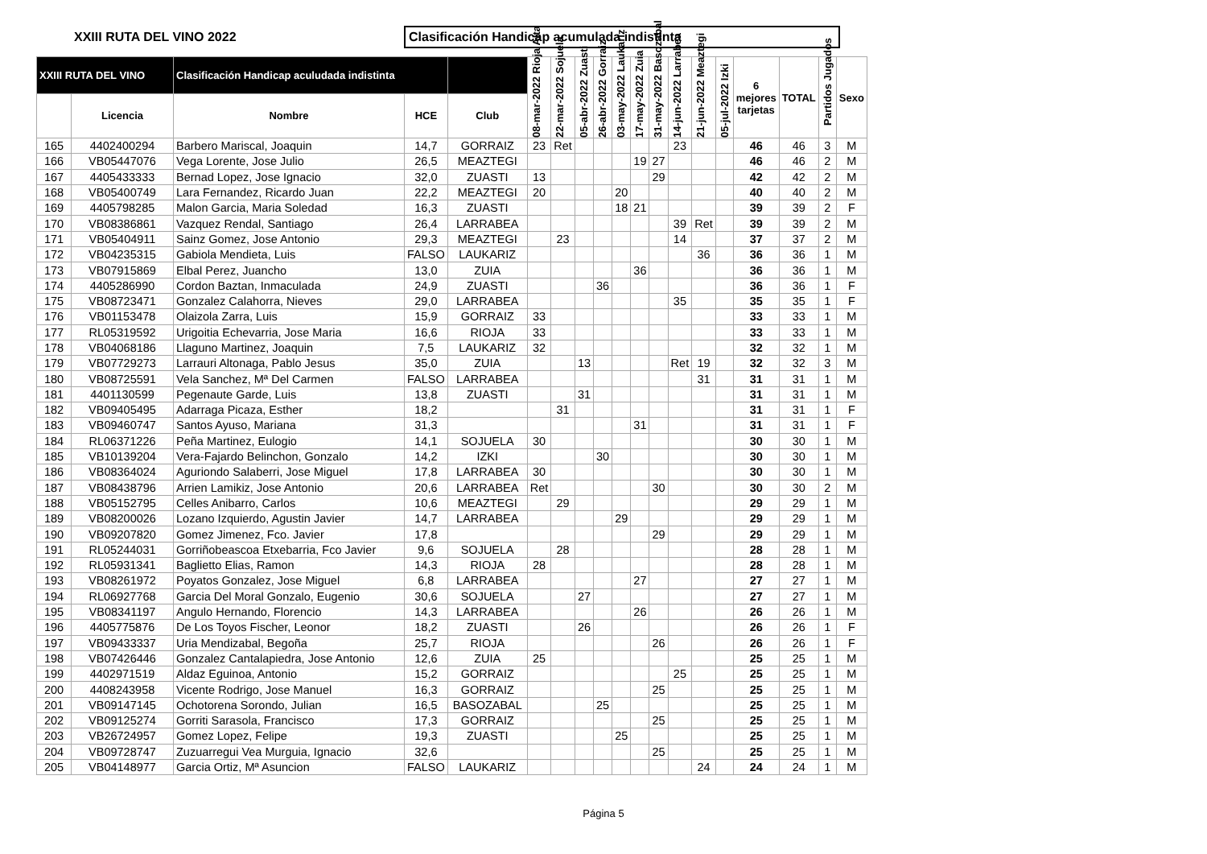XXIII RUTA DEL VINO 2022
Clasificación Handicap acumulada indistinta
| XXIII RUTA DEL VINO | | Clasificación Handicap aculudada indistinta | | | 08-mar-2022 Rioja Alta | 22-mar-2022 Sojuela | 05-abr-2022 Zuasti | 26-abr-2022 Gorraiz | 03-may-2022 Laukariz | 17-may-2022 Zuia | 31-may-2022 Basozabal | 14-jun-2022 Larrabea | 21-jun-2022 Meaztegi | 05-jul-2022 Izki | 6 mejores tarjetas | TOTAL | Partidos Jugados | Sexo |
| --- | --- | --- | --- | --- | --- | --- | --- | --- | --- | --- | --- | --- | --- | --- | --- | --- | --- | --- |
| | Licencia | Nombre | HCE | Club | | | | | | | | | | | | | | |
| 165 | 4402400294 | Barbero Mariscal, Joaquin | 14,7 | GORRAIZ | 23 | Ret | | | | | | 23 | | | 46 | 46 | 3 | M |
| 166 | VB05447076 | Vega Lorente, Jose Julio | 26,5 | MEAZTEGI | | | | | | 19 | 27 | | | | 46 | 46 | 2 | M |
| 167 | 4405433333 | Bernad Lopez, Jose Ignacio | 32,0 | ZUASTI | 13 | | | | | | 29 | | | | 42 | 42 | 2 | M |
| 168 | VB05400749 | Lara Fernandez, Ricardo Juan | 22,2 | MEAZTEGI | 20 | | | | 20 | | | | | | 40 | 40 | 2 | M |
| 169 | 4405798285 | Malon Garcia, Maria Soledad | 16,3 | ZUASTI | | | | | 18 | 21 | | | | | 39 | 39 | 2 | F |
| 170 | VB08386861 | Vazquez Rendal, Santiago | 26,4 | LARRABEA | | | | | | | | 39 | Ret | | 39 | 39 | 2 | M |
| 171 | VB05404911 | Sainz Gomez, Jose Antonio | 29,3 | MEAZTEGI | | 23 | | | | | | 14 | | | 37 | 37 | 2 | M |
| 172 | VB04235315 | Gabiola Mendieta, Luis | FALSO | LAUKARIZ | | | | | | | | | 36 | | 36 | 36 | 1 | M |
| 173 | VB07915869 | Elbal Perez, Juancho | 13,0 | ZUIA | | | | | | 36 | | | | | 36 | 36 | 1 | M |
| 174 | 4405286990 | Cordon Baztan, Inmaculada | 24,9 | ZUASTI | | | | 36 | | | | | | | 36 | 36 | 1 | F |
| 175 | VB08723471 | Gonzalez Calahorra, Nieves | 29,0 | LARRABEA | | | | | | | | 35 | | | 35 | 35 | 1 | F |
| 176 | VB01153478 | Olaizola Zarra, Luis | 15,9 | GORRAIZ | 33 | | | | | | | | | | 33 | 33 | 1 | M |
| 177 | RL05319592 | Urigoitia Echevarria, Jose Maria | 16,6 | RIOJA | 33 | | | | | | | | | | 33 | 33 | 1 | M |
| 178 | VB04068186 | Llaguno Martinez, Joaquin | 7,5 | LAUKARIZ | 32 | | | | | | | | | | 32 | 32 | 1 | M |
| 179 | VB07729273 | Larrauri Altonaga, Pablo Jesus | 35,0 | ZUIA | | | 13 | | | | | Ret | 19 | | 32 | 32 | 3 | M |
| 180 | VB08725591 | Vela Sanchez, Mª Del Carmen | FALSO | LARRABEA | | | | | | | | | 31 | | 31 | 31 | 1 | M |
| 181 | 4401130599 | Pegenaute Garde, Luis | 13,8 | ZUASTI | | | 31 | | | | | | | | 31 | 31 | 1 | M |
| 182 | VB09405495 | Adarraga Picaza, Esther | 18,2 | | | 31 | | | | | | | | | 31 | 31 | 1 | F |
| 183 | VB09460747 | Santos Ayuso, Mariana | 31,3 | | | | | | | 31 | | | | | 31 | 31 | 1 | F |
| 184 | RL06371226 | Peña Martinez, Eulogio | 14,1 | SOJUELA | 30 | | | | | | | | | | 30 | 30 | 1 | M |
| 185 | VB10139204 | Vera-Fajardo Belinchon, Gonzalo | 14,2 | IZKI | | | | 30 | | | | | | | 30 | 30 | 1 | M |
| 186 | VB08364024 | Aguriondo Salaberri, Jose Miguel | 17,8 | LARRABEA | 30 | | | | | | | | | | 30 | 30 | 1 | M |
| 187 | VB08438796 | Arrien Lamikiz, Jose Antonio | 20,6 | LARRABEA | Ret | | | | | | 30 | | | | 30 | 30 | 2 | M |
| 188 | VB05152795 | Celles Anibarro, Carlos | 10,6 | MEAZTEGI | | 29 | | | | | | | | | 29 | 29 | 1 | M |
| 189 | VB08200026 | Lozano Izquierdo, Agustin Javier | 14,7 | LARRABEA | | | | | 29 | | | | | | 29 | 29 | 1 | M |
| 190 | VB09207820 | Gomez Jimenez, Fco. Javier | 17,8 | | | | | | | | 29 | | | | 29 | 29 | 1 | M |
| 191 | RL05244031 | Gorriñobeascoa Etxebarria, Fco Javier | 9,6 | SOJUELA | | 28 | | | | | | | | | 28 | 28 | 1 | M |
| 192 | RL05931341 | Baglietto Elias, Ramon | 14,3 | RIOJA | 28 | | | | | | | | | | 28 | 28 | 1 | M |
| 193 | VB08261972 | Poyatos Gonzalez, Jose Miguel | 6,8 | LARRABEA | | | | | | 27 | | | | | 27 | 27 | 1 | M |
| 194 | RL06927768 | Garcia Del Moral Gonzalo, Eugenio | 30,6 | SOJUELA | | | 27 | | | | | | | | 27 | 27 | 1 | M |
| 195 | VB08341197 | Angulo Hernando, Florencio | 14,3 | LARRABEA | | | | | | 26 | | | | | 26 | 26 | 1 | M |
| 196 | 4405775876 | De Los Toyos Fischer, Leonor | 18,2 | ZUASTI | | | 26 | | | | | | | | 26 | 26 | 1 | F |
| 197 | VB09433337 | Uria Mendizabal, Begoña | 25,7 | RIOJA | | | | | | | 26 | | | | 26 | 26 | 1 | F |
| 198 | VB07426446 | Gonzalez Cantalapiedra, Jose Antonio | 12,6 | ZUIA | 25 | | | | | | | | | | 25 | 25 | 1 | M |
| 199 | 4402971519 | Aldaz Eguinoa, Antonio | 15,2 | GORRAIZ | | | | | | | | 25 | | | 25 | 25 | 1 | M |
| 200 | 4408243958 | Vicente Rodrigo, Jose Manuel | 16,3 | GORRAIZ | | | | | | | 25 | | | | 25 | 25 | 1 | M |
| 201 | VB09147145 | Ochotorena Sorondo, Julian | 16,5 | BASOZABAL | | | | 25 | | | | | | | 25 | 25 | 1 | M |
| 202 | VB09125274 | Gorriti Sarasola, Francisco | 17,3 | GORRAIZ | | | | | | | 25 | | | | 25 | 25 | 1 | M |
| 203 | VB26724957 | Gomez Lopez, Felipe | 19,3 | ZUASTI | | | | | 25 | | | | | | 25 | 25 | 1 | M |
| 204 | VB09728747 | Zuzuarregui Vea Murguia, Ignacio | 32,6 | | | | | | | | 25 | | | | 25 | 25 | 1 | M |
| 205 | VB04148977 | Garcia Ortiz, Mª Asuncion | FALSO | LAUKARIZ | | | | | | | | | 24 | | 24 | 24 | 1 | M |
Página 5